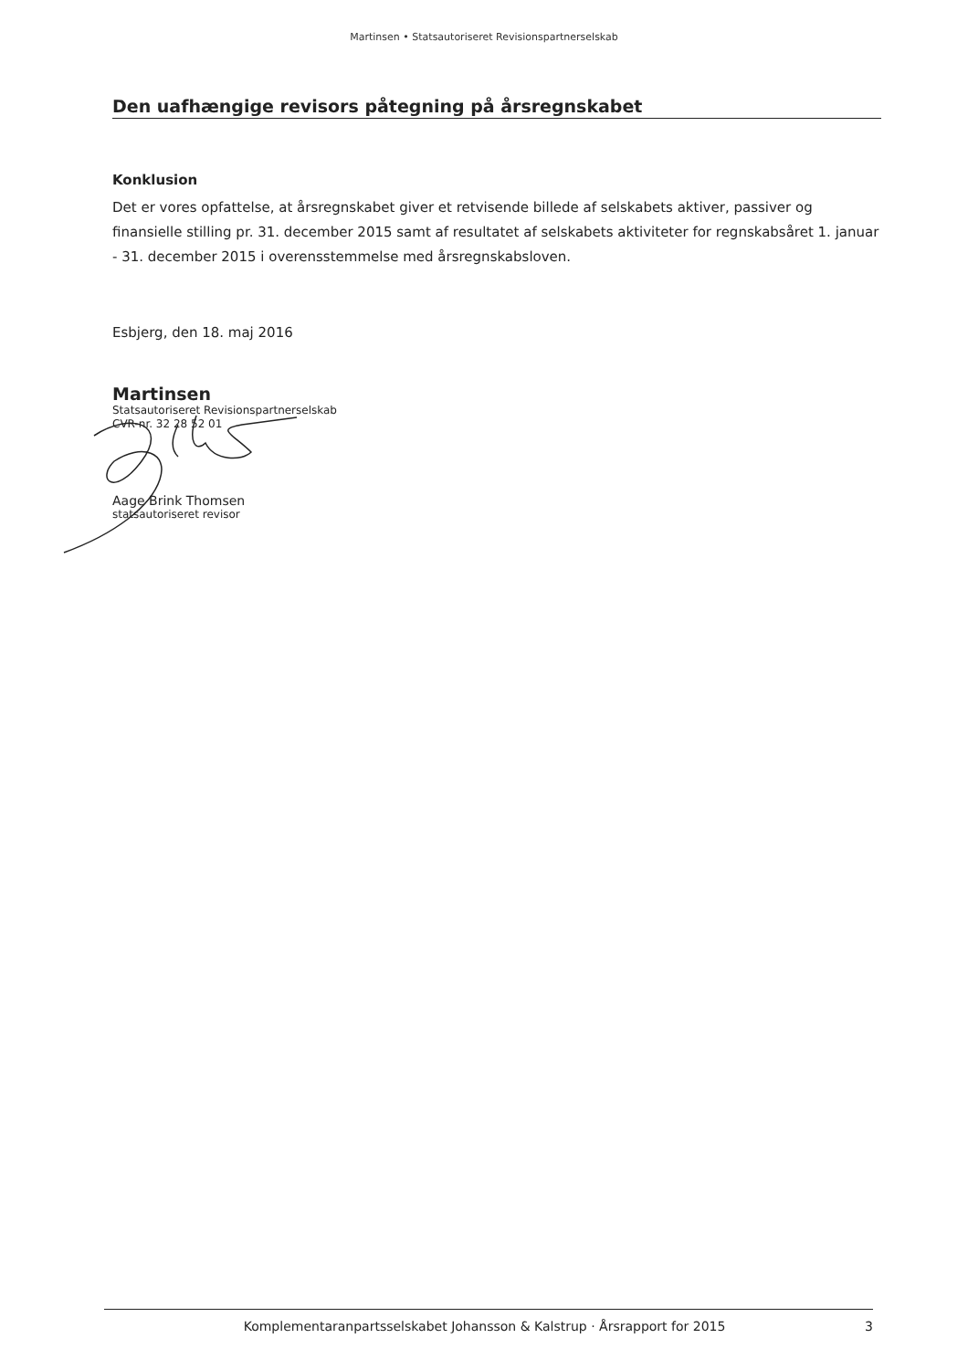Martinsen • Statsautoriseret Revisionspartnerselskab
Den uafhængige revisors påtegning på årsregnskabet
Konklusion
Det er vores opfattelse, at årsregnskabet giver et retvisende billede af selskabets aktiver, passiver og finansielle stilling pr. 31. december 2015 samt af resultatet af selskabets aktiviteter for regnskabsåret 1. januar - 31. december 2015 i overensstemmelse med årsregnskabsloven.
Esbjerg, den 18. maj 2016
Martinsen
Statsautoriseret Revisionspartnerselskab
CVR-nr. 32 28 52 01
Aage Brink Thomsen
statsautoriseret revisor
Komplementaranpartsselskabet Johansson & Kalstrup · Årsrapport for 2015 3